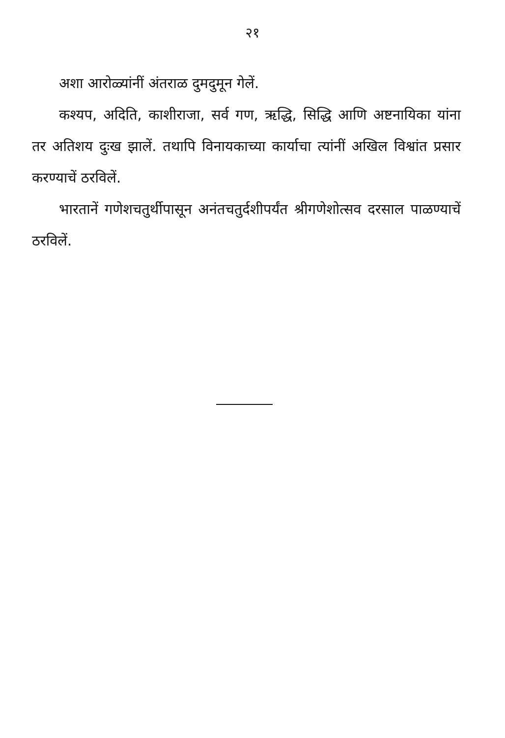२१
अशा आरोळ्यांनीं अंतराळ दुमदुमून गेलें.
कश्यप, अदिति, काशीराजा, सर्व गण, ऋद्धि, सिद्धि आणि अष्टनायिका यांना तर अतिशय दुःख झालें. तथापि विनायकाच्या कार्याचा त्यांनीं अखिल विश्वांत प्रसार करण्याचें ठरविलें.
भारतानें गणेशचतुर्थीपासून अनंतचतुर्दशीपर्यंत श्रीगणेशोत्सव दरसाल पाळण्याचें ठरविलें.